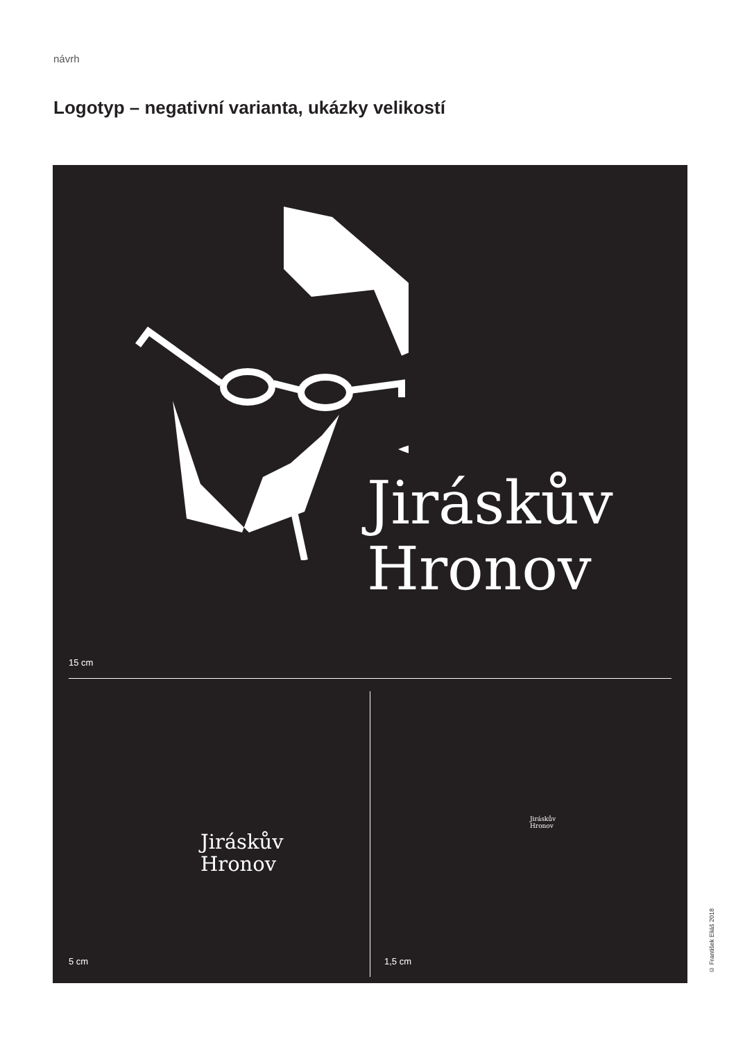návrh
Logotyp – negativní varianta, ukázky velikostí
Jiráskův
Hronov
15 cm
Jiráskův
Hronov
5 cm
Jiráskův
Hronov
1,5 cm
© František Eliáš 2018